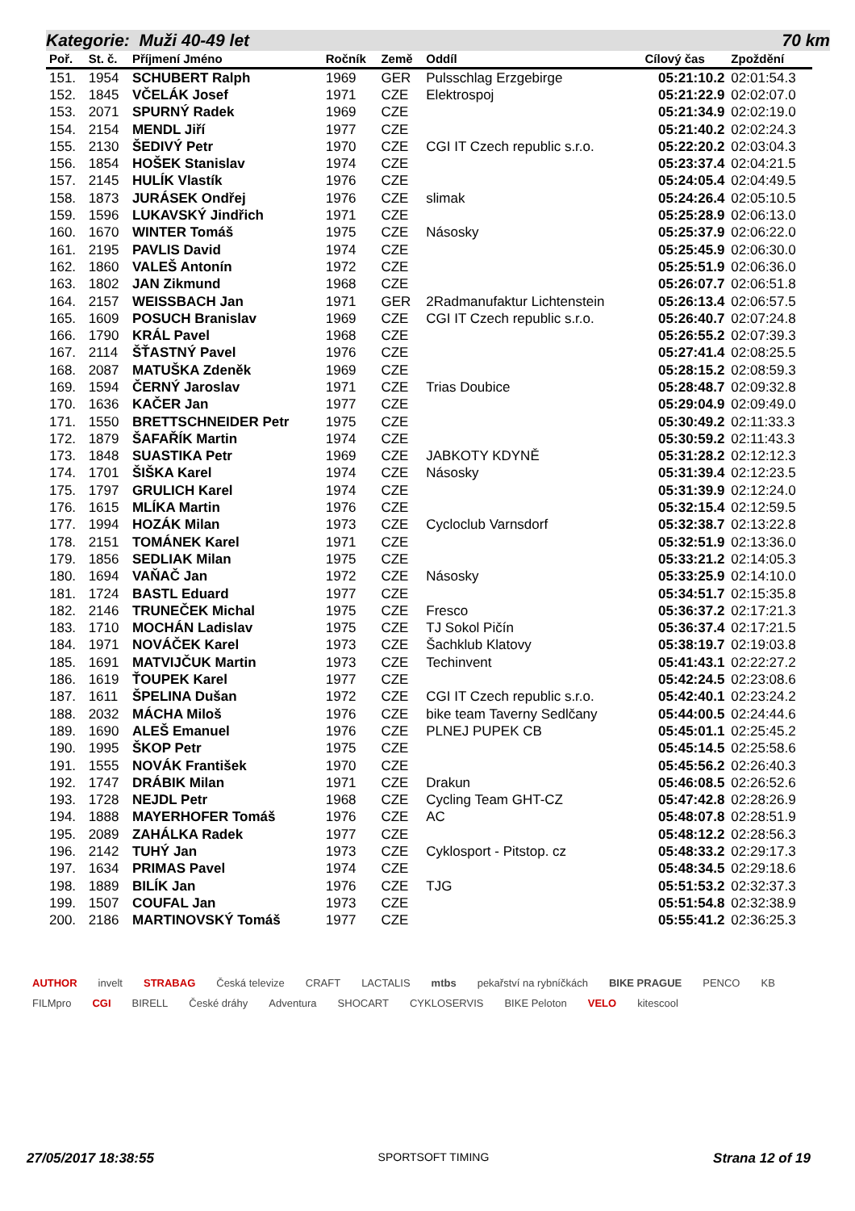Kategorie: Muži 40-49 let 70 km
| Poř. | St. č. | Příjmení Jméno | Ročník | Země | Oddíl | Cílový čas | Zpoždění |
| --- | --- | --- | --- | --- | --- | --- | --- |
| 151. | 1954 | SCHUBERT Ralph | 1969 | GER | Pulsschlag Erzgebirge | 05:21:10.2 | 02:01:54.3 |
| 152. | 1845 | VČELÁK Josef | 1971 | CZE | Elektrospoj | 05:21:22.9 | 02:02:07.0 |
| 153. | 2071 | SPURNÝ Radek | 1969 | CZE | | 05:21:34.9 | 02:02:19.0 |
| 154. | 2154 | MENDL Jiří | 1977 | CZE | | 05:21:40.2 | 02:02:24.3 |
| 155. | 2130 | ŠEDIVÝ Petr | 1970 | CZE | CGI IT Czech republic s.r.o. | 05:22:20.2 | 02:03:04.3 |
| 156. | 1854 | HOŠEK Stanislav | 1974 | CZE | | 05:23:37.4 | 02:04:21.5 |
| 157. | 2145 | HULÍK Vlastík | 1976 | CZE | | 05:24:05.4 | 02:04:49.5 |
| 158. | 1873 | JURÁSEK Ondřej | 1976 | CZE | slimak | 05:24:26.4 | 02:05:10.5 |
| 159. | 1596 | LUKAVSKÝ Jindřich | 1971 | CZE | | 05:25:28.9 | 02:06:13.0 |
| 160. | 1670 | WINTER Tomáš | 1975 | CZE | Násosky | 05:25:37.9 | 02:06:22.0 |
| 161. | 2195 | PAVLIS David | 1974 | CZE | | 05:25:45.9 | 02:06:30.0 |
| 162. | 1860 | VALEŠ Antonín | 1972 | CZE | | 05:25:51.9 | 02:06:36.0 |
| 163. | 1802 | JAN Zikmund | 1968 | CZE | | 05:26:07.7 | 02:06:51.8 |
| 164. | 2157 | WEISSBACH Jan | 1971 | GER | 2Radmanufaktur Lichtenstein | 05:26:13.4 | 02:06:57.5 |
| 165. | 1609 | POSUCH Branislav | 1969 | CZE | CGI IT Czech republic s.r.o. | 05:26:40.7 | 02:07:24.8 |
| 166. | 1790 | KRÁL Pavel | 1968 | CZE | | 05:26:55.2 | 02:07:39.3 |
| 167. | 2114 | ŠŤASTNÝ Pavel | 1976 | CZE | | 05:27:41.4 | 02:08:25.5 |
| 168. | 2087 | MATUŠKA Zdeněk | 1969 | CZE | | 05:28:15.2 | 02:08:59.3 |
| 169. | 1594 | ČERNÝ Jaroslav | 1971 | CZE | Trias Doubice | 05:28:48.7 | 02:09:32.8 |
| 170. | 1636 | KAČER Jan | 1977 | CZE | | 05:29:04.9 | 02:09:49.0 |
| 171. | 1550 | BRETTSCHNEIDER Petr | 1975 | CZE | | 05:30:49.2 | 02:11:33.3 |
| 172. | 1879 | ŠAFAŘÍK Martin | 1974 | CZE | | 05:30:59.2 | 02:11:43.3 |
| 173. | 1848 | SUASTIKA Petr | 1969 | CZE | JABKOTY KDYNĚ | 05:31:28.2 | 02:12:12.3 |
| 174. | 1701 | ŠIŠKA Karel | 1974 | CZE | Násosky | 05:31:39.4 | 02:12:23.5 |
| 175. | 1797 | GRULICH Karel | 1974 | CZE | | 05:31:39.9 | 02:12:24.0 |
| 176. | 1615 | MLÍKA Martin | 1976 | CZE | | 05:32:15.4 | 02:12:59.5 |
| 177. | 1994 | HOZÁK Milan | 1973 | CZE | Cycloclub Varnsdorf | 05:32:38.7 | 02:13:22.8 |
| 178. | 2151 | TOMÁNEK Karel | 1971 | CZE | | 05:32:51.9 | 02:13:36.0 |
| 179. | 1856 | SEDLIAK Milan | 1975 | CZE | | 05:33:21.2 | 02:14:05.3 |
| 180. | 1694 | VAŇAČ Jan | 1972 | CZE | Násosky | 05:33:25.9 | 02:14:10.0 |
| 181. | 1724 | BASTL Eduard | 1977 | CZE | | 05:34:51.7 | 02:15:35.8 |
| 182. | 2146 | TRUNEČEK Michal | 1975 | CZE | Fresco | 05:36:37.2 | 02:17:21.3 |
| 183. | 1710 | MOCHÁN Ladislav | 1975 | CZE | TJ Sokol Pičín | 05:36:37.4 | 02:17:21.5 |
| 184. | 1971 | NOVÁČEK Karel | 1973 | CZE | Šachklub Klatovy | 05:38:19.7 | 02:19:03.8 |
| 185. | 1691 | MATVIJČUK Martin | 1973 | CZE | Techinvent | 05:41:43.1 | 02:22:27.2 |
| 186. | 1619 | ŤOUPEK Karel | 1977 | CZE | | 05:42:24.5 | 02:23:08.6 |
| 187. | 1611 | ŠPELINA Dušan | 1972 | CZE | CGI IT Czech republic s.r.o. | 05:42:40.1 | 02:23:24.2 |
| 188. | 2032 | MÁCHA Miloš | 1976 | CZE | bike team Taverny Sedlčany | 05:44:00.5 | 02:24:44.6 |
| 189. | 1690 | ALEŠ Emanuel | 1976 | CZE | PLNEJ PUPEK CB | 05:45:01.1 | 02:25:45.2 |
| 190. | 1995 | ŠKOP Petr | 1975 | CZE | | 05:45:14.5 | 02:25:58.6 |
| 191. | 1555 | NOVÁK František | 1970 | CZE | | 05:45:56.2 | 02:26:40.3 |
| 192. | 1747 | DRÁBIK Milan | 1971 | CZE | Drakun | 05:46:08.5 | 02:26:52.6 |
| 193. | 1728 | NEJDL Petr | 1968 | CZE | Cycling Team GHT-CZ | 05:47:42.8 | 02:28:26.9 |
| 194. | 1888 | MAYERHOFER Tomáš | 1976 | CZE | AC | 05:48:07.8 | 02:28:51.9 |
| 195. | 2089 | ZAHÁLKA Radek | 1977 | CZE | | 05:48:12.2 | 02:28:56.3 |
| 196. | 2142 | TUHÝ Jan | 1973 | CZE | Cyklosport - Pitstop. cz | 05:48:33.2 | 02:29:17.3 |
| 197. | 1634 | PRIMAS Pavel | 1974 | CZE | | 05:48:34.5 | 02:29:18.6 |
| 198. | 1889 | BILÍK Jan | 1976 | CZE | TJG | 05:51:53.2 | 02:32:37.3 |
| 199. | 1507 | COUFAL Jan | 1973 | CZE | | 05:51:54.8 | 02:32:38.9 |
| 200. | 2186 | MARTINOVSKÝ Tomáš | 1977 | CZE | | 05:55:41.2 | 02:36:25.3 |
AUTHOR invelt STRABAG Česká televize CRAFT LACTALIS mtbs pekařství na rybníčkách BIKE PRAGUE PENCO KB FILMpro CGI BIRELL České dráhy Adventura SHOCART CYKLOSERVIS BIKE Peloton VELO kitescool
27/05/2017 18:38:55 SPORTSOFT TIMING Strana 12 of 19